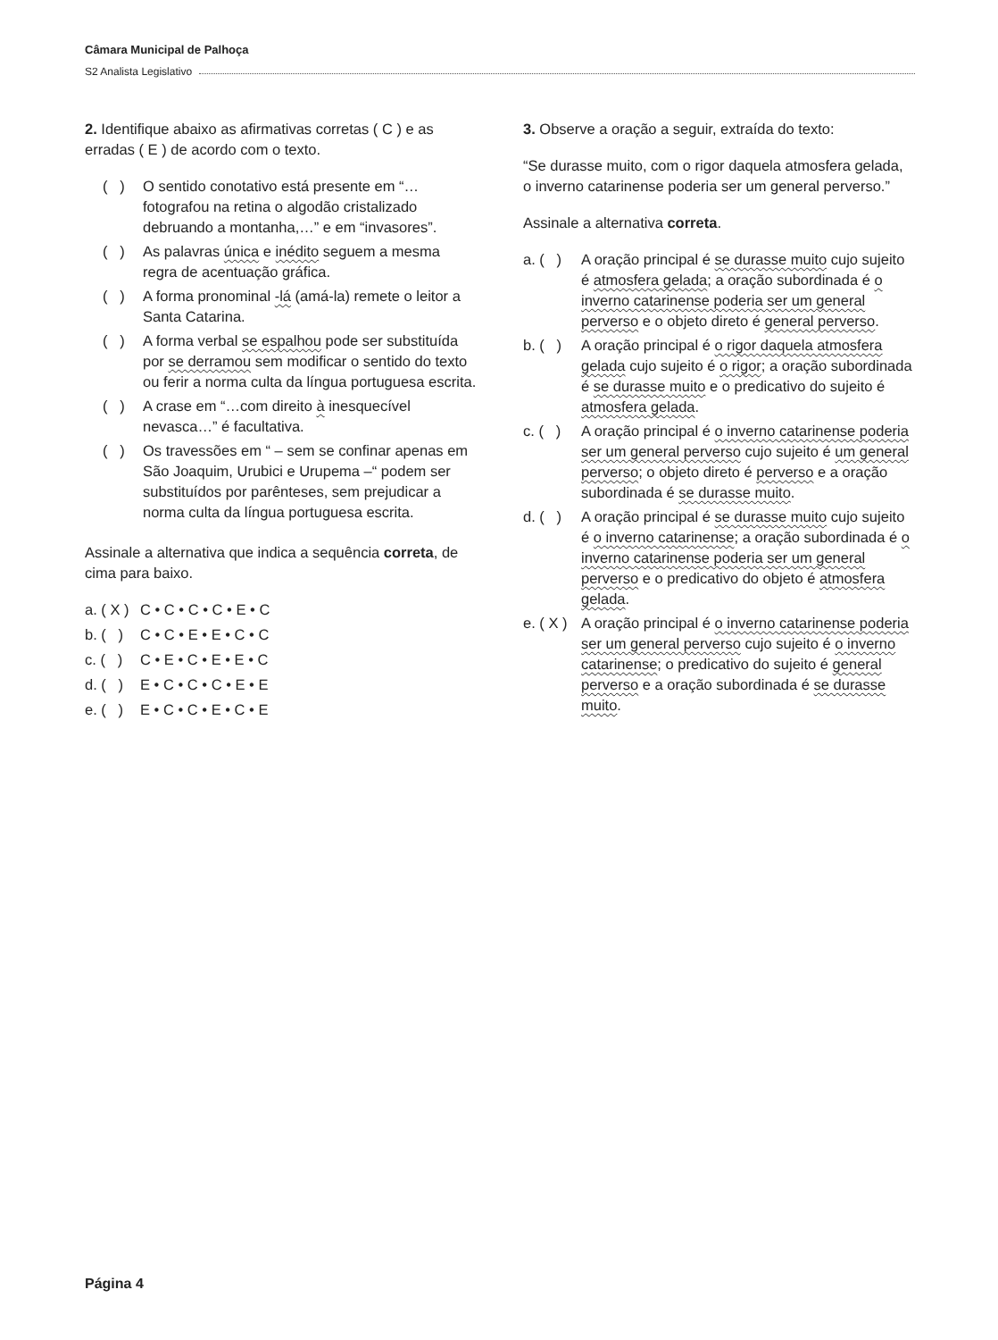Câmara Municipal de Palhoça
S2 Analista Legislativo
2. Identifique abaixo as afirmativas corretas ( C ) e as erradas ( E ) de acordo com o texto.
( ) O sentido conotativo está presente em “… fotografou na retina o algodão cristalizado debruando a montanha,…” e em “invasores”.
( ) As palavras única e inédito seguem a mesma regra de acentuação gráfica.
( ) A forma pronominal -lá (amá-la) remete o leitor a Santa Catarina.
( ) A forma verbal se espalhou pode ser substituída por se derramou sem modificar o sentido do texto ou ferir a norma culta da língua portuguesa escrita.
( ) A crase em “…com direito à inesquecível nevasca…” é facultativa.
( ) Os travessões em “ – sem se confinar apenas em São Joaquim, Urubici e Urupema –“ podem ser substituídos por parênteses, sem prejudicar a norma culta da língua portuguesa escrita.
Assinale a alternativa que indica a sequência correta, de cima para baixo.
a. ( X ) C • C • C • C • E • C
b. ( ) C • C • E • E • C • C
c. ( ) C • E • C • E • E • C
d. ( ) E • C • C • C • E • E
e. ( ) E • C • C • E • C • E
3. Observe a oração a seguir, extraída do texto:
“Se durasse muito, com o rigor daquela atmosfera gelada, o inverno catarinense poderia ser um general perverso.”
Assinale a alternativa correta.
a. ( ) A oração principal é se durasse muito cujo sujeito é atmosfera gelada; a oração subordinada é o inverno catarinense poderia ser um general perverso e o objeto direto é general perverso.
b. ( ) A oração principal é o rigor daquela atmosfera gelada cujo sujeito é o rigor; a oração subordinada é se durasse muito e o predicativo do sujeito é atmosfera gelada.
c. ( ) A oração principal é o inverno catarinense poderia ser um general perverso cujo sujeito é um general perverso; o objeto direto é perverso e a oração subordinada é se durasse muito.
d. ( ) A oração principal é se durasse muito cujo sujeito é o inverno catarinense; a oração subordinada é o inverno catarinense poderia ser um general perverso e o predicativo do objeto é atmosfera gelada.
e. ( X ) A oração principal é o inverno catarinense poderia ser um general perverso cujo sujeito é o inverno catarinense; o predicativo do sujeito é general perverso e a oração subordinada é se durasse muito.
Página 4